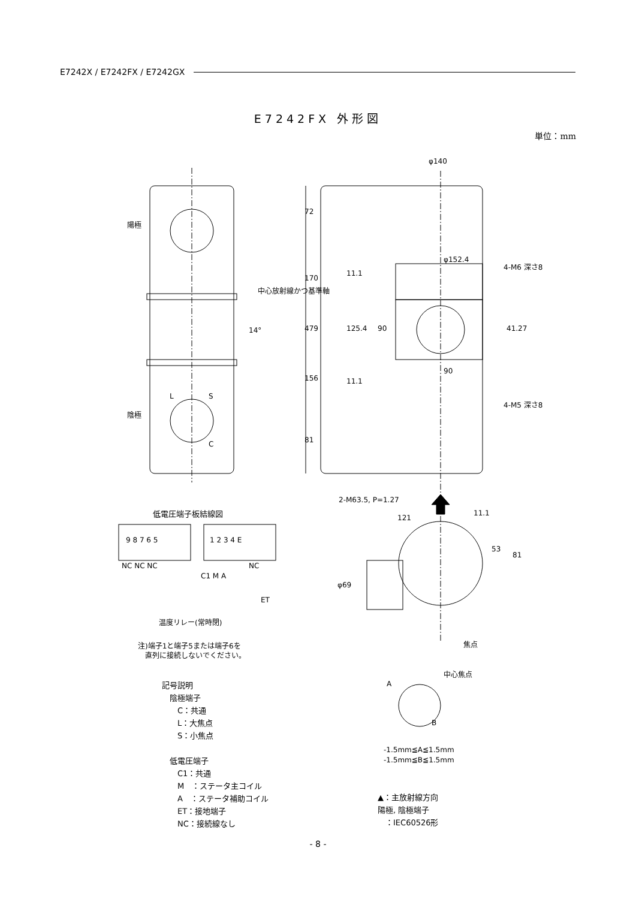E7242X / E7242FX / E7242GX
E7242FX 外形図
単位：mm
陽極
陰極
L
S
C
φ140
φ152.4
72
170
479
156
81
11.1
125.4
90
11.1
90
41.27
4-M6 深さ8
4-M5 深さ8
14°
中心放射線かつ基準軸
2-M63.5, P=1.27
121
11.1
53
81
φ69
焦点
中心焦点
A
B
低電圧端子板結線図
9 8 7 6 5
1 2 3 4 E
NC NC NC
NC
C1 M A
ET
温度リレー(常時閉)
注)端子1と端子5または端子6を
　直列に接続しないでください。
記号説明
　陰極端子
　　C：共通
　　L：大焦点
　　S：小焦点
　低電圧端子
　　C1：共通
　　M　：ステータ主コイル
　　A　：ステータ補助コイル
　　ET：接地端子
　　NC：接続線なし
-1.5mm≦A≦1.5mm
-1.5mm≦B≦1.5mm
▲：主放射線方向
陽極, 陰極端子
　：IEC60526形
- 8 -